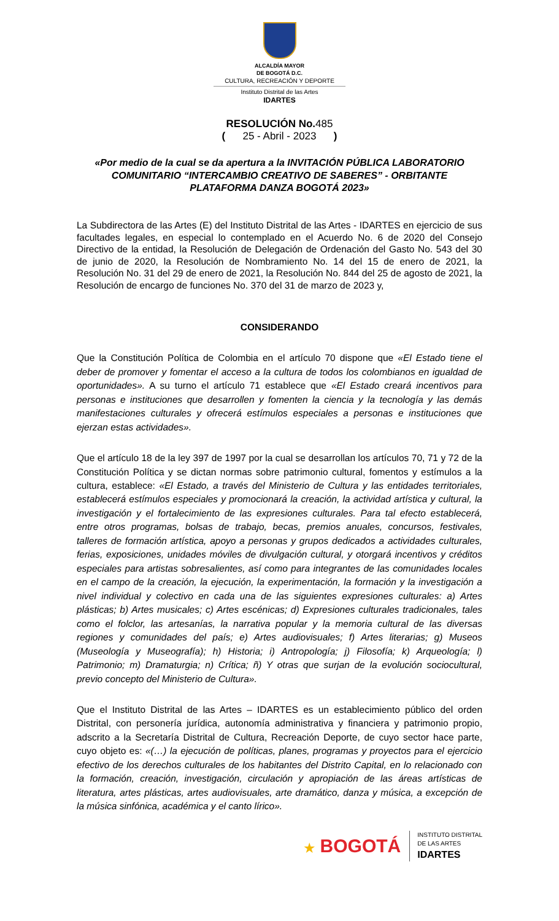ALCALDÍA MAYOR
DE BOGOTÁ D.C.
CULTURA, RECREACIÓN Y DEPORTE
Instituto Distrital de las Artes
IDARTES
RESOLUCIÓN No. 485
( 25 - Abril - 2023 )
«Por medio de la cual se da apertura a la INVITACIÓN PÚBLICA LABORATORIO COMUNITARIO “INTERCAMBIO CREATIVO DE SABERES” - ORBITANTE PLATAFORMA DANZA BOGOTÁ 2023»
La Subdirectora de las Artes (E) del Instituto Distrital de las Artes - IDARTES en ejercicio de sus facultades legales, en especial lo contemplado en el Acuerdo No. 6 de 2020 del Consejo Directivo de la entidad, la Resolución de Delegación de Ordenación del Gasto No. 543 del 30 de junio de 2020, la Resolución de Nombramiento No. 14 del 15 de enero de 2021, la Resolución No. 31 del 29 de enero de 2021, la Resolución No. 844 del 25 de agosto de 2021, la Resolución de encargo de funciones No. 370 del 31 de marzo de 2023 y,
CONSIDERANDO
Que la Constitución Política de Colombia en el artículo 70 dispone que «El Estado tiene el deber de promover y fomentar el acceso a la cultura de todos los colombianos en igualdad de oportunidades». A su turno el artículo 71 establece que «El Estado creará incentivos para personas e instituciones que desarrollen y fomenten la ciencia y la tecnología y las demás manifestaciones culturales y ofrecerá estímulos especiales a personas e instituciones que ejerzan estas actividades».
Que el artículo 18 de la ley 397 de 1997 por la cual se desarrollan los artículos 70, 71 y 72 de la Constitución Política y se dictan normas sobre patrimonio cultural, fomentos y estímulos a la cultura, establece: «El Estado, a través del Ministerio de Cultura y las entidades territoriales, establecerá estímulos especiales y promocionará la creación, la actividad artística y cultural, la investigación y el fortalecimiento de las expresiones culturales. Para tal efecto establecerá, entre otros programas, bolsas de trabajo, becas, premios anuales, concursos, festivales, talleres de formación artística, apoyo a personas y grupos dedicados a actividades culturales, ferias, exposiciones, unidades móviles de divulgación cultural, y otorgará incentivos y créditos especiales para artistas sobresalientes, así como para integrantes de las comunidades locales en el campo de la creación, la ejecución, la experimentación, la formación y la investigación a nivel individual y colectivo en cada una de las siguientes expresiones culturales: a) Artes plásticas; b) Artes musicales; c) Artes escénicas; d) Expresiones culturales tradicionales, tales como el folclor, las artesanías, la narrativa popular y la memoria cultural de las diversas regiones y comunidades del país; e) Artes audiovisuales; f) Artes literarias; g) Museos (Museología y Museografía); h) Historia; i) Antropología; j) Filosofía; k) Arqueología; l) Patrimonio; m) Dramaturgia; n) Crítica; ñ) Y otras que surjan de la evolución sociocultural, previo concepto del Ministerio de Cultura».
Que el Instituto Distrital de las Artes – IDARTES es un establecimiento público del orden Distrital, con personería jurídica, autonomía administrativa y financiera y patrimonio propio, adscrito a la Secretaría Distrital de Cultura, Recreación Deporte, de cuyo sector hace parte, cuyo objeto es: «(…) la ejecución de políticas, planes, programas y proyectos para el ejercicio efectivo de los derechos culturales de los habitantes del Distrito Capital, en lo relacionado con la formación, creación, investigación, circulación y apropiación de las áreas artísticas de literatura, artes plásticas, artes audiovisuales, arte dramático, danza y música, a excepción de la música sinfónica, académica y el canto lírico».
★ BOGOTÁ
INSTITUTO DISTRITAL
DE LAS ARTES
IDARTES